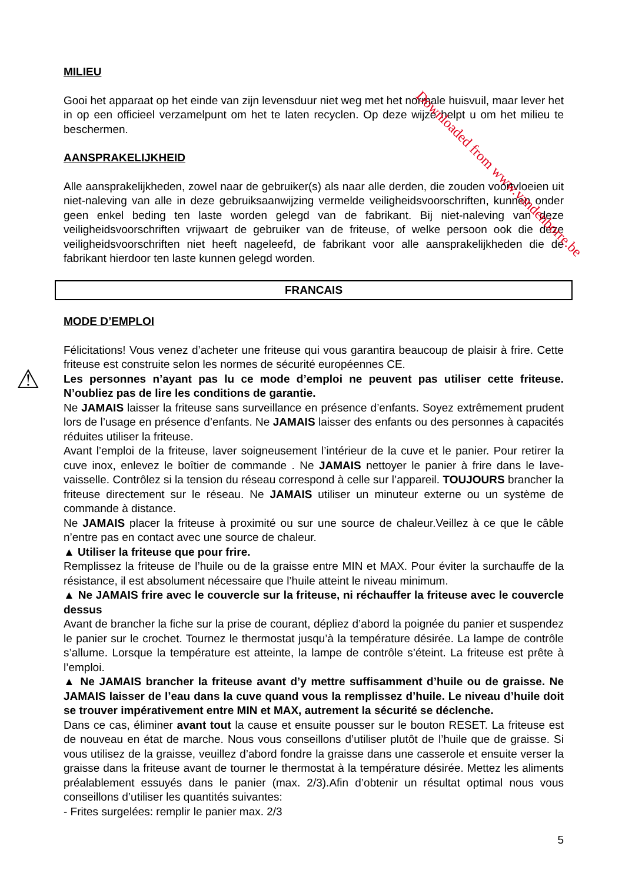MILIEU
Gooi het apparaat op het einde van zijn levensduur niet weg met het normale huisvuil, maar lever het in op een officieel verzamelpunt om het te laten recyclen. Op deze wijze helpt u om het milieu te beschermen.
AANSPRAKELIJKHEID
Alle aansprakelijkheden, zowel naar de gebruiker(s) als naar alle derden, die zouden voortvloeien uit niet-naleving van alle in deze gebruiksaanwijzing vermelde veiligheidsvoorschriften, kunnen onder geen enkel beding ten laste worden gelegd van de fabrikant. Bij niet-naleving van deze veiligheidsvoorschriften vrijwaart de gebruiker van de friteuse, of welke persoon ook die deze veiligheidsvoorschriften niet heeft nageleefd, de fabrikant voor alle aansprakelijkheden die de fabrikant hierdoor ten laste kunnen gelegd worden.
FRANCAIS
MODE D’EMPLOI
Félicitations! Vous venez d’acheter une friteuse qui vous garantira beaucoup de plaisir à frire. Cette friteuse est construite selon les normes de sécurité européennes CE.
⚠ Les personnes n’ayant pas lu ce mode d’emploi ne peuvent pas utiliser cette friteuse. N’oubliez pas de lire les conditions de garantie.
Ne JAMAIS laisser la friteuse sans surveillance en présence d’enfants. Soyez extrêmement prudent lors de l’usage en présence d’enfants. Ne JAMAIS laisser des enfants ou des personnes à capacités réduites utiliser la friteuse.
Avant l’emploi de la friteuse, laver soigneusement l’intérieur de la cuve et le panier. Pour retirer la cuve inox, enlevez le boîtier de commande . Ne JAMAIS nettoyer le panier à frire dans le lave-vaisselle. Contrôlez si la tension du réseau correspond à celle sur l’appareil. TOUJOURS brancher la friteuse directement sur le réseau. Ne JAMAIS utiliser un minuteur externe ou un système de commande à distance.
Ne JAMAIS placer la friteuse à proximité ou sur une source de chaleur.Veillez à ce que le câble n’entre pas en contact avec une source de chaleur.
▲ Utiliser la friteuse que pour frire.
Remplissez la friteuse de l’huile ou de la graisse entre MIN et MAX. Pour éviter la surchauffe de la résistance, il est absolument nécessaire que l’huile atteint le niveau minimum.
▲ Ne JAMAIS frire avec le couvercle sur la friteuse, ni réchauffer la friteuse avec le couvercle dessus
Avant de brancher la fiche sur la prise de courant, dépliez d’abord la poignée du panier et suspendez le panier sur le crochet. Tournez le thermostat jusqu’à la température désirée. La lampe de contrôle s’allume. Lorsque la température est atteinte, la lampe de contrôle s’éteint. La friteuse est prête à l’emploi.
▲ Ne JAMAIS brancher la friteuse avant d’y mettre suffisamment d’huile ou de graisse. Ne JAMAIS laisser de l’eau dans la cuve quand vous la remplissez d’huile. Le niveau d’huile doit se trouver impérativement entre MIN et MAX, autrement la sécurité se déclenche.
Dans ce cas, éliminer avant tout la cause et ensuite pousser sur le bouton RESET. La friteuse est de nouveau en état de marche. Nous vous conseillons d’utiliser plutôt de l’huile que de graisse. Si vous utilisez de la graisse, veuillez d’abord fondre la graisse dans une casserole et ensuite verser la graisse dans la friteuse avant de tourner le thermostat à la température désirée. Mettez les aliments préalablement essuyés dans le panier (max. 2/3).Afin d’obtenir un résultat optimal nous vous conseillons d’utiliser les quantités suivantes:
- Frites surgelées: remplir le panier max. 2/3
5
Downloaded from www.vandenborre.be